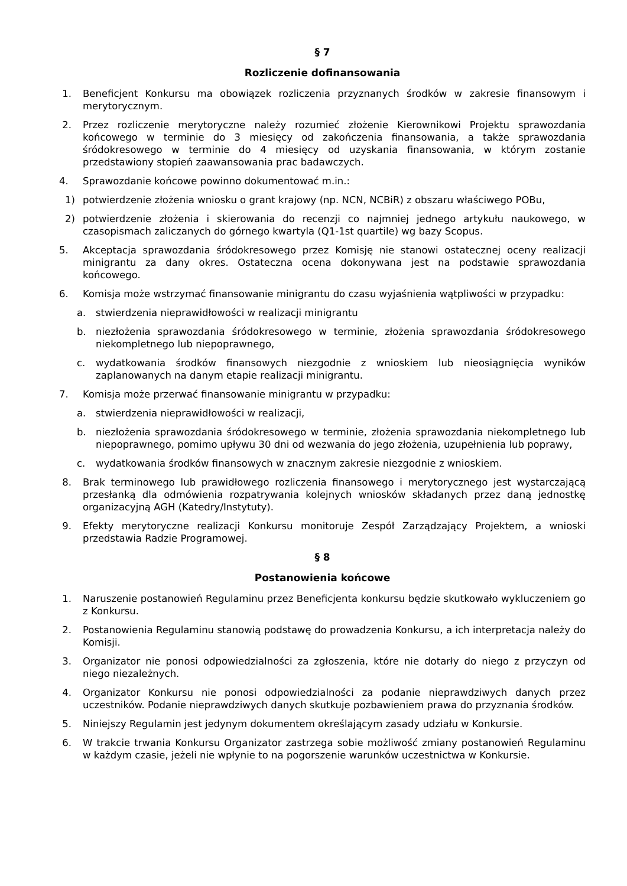§ 7
Rozliczenie dofinansowania
1. Beneficjent Konkursu ma obowiązek rozliczenia przyznanych środków w zakresie finansowym i merytorycznym.
2. Przez rozliczenie merytoryczne należy rozumieć złożenie Kierownikowi Projektu sprawozdania końcowego w terminie do 3 miesięcy od zakończenia finansowania, a także sprawozdania śródokresowego w terminie do 4 miesięcy od uzyskania finansowania, w którym zostanie przedstawiony stopień zaawansowania prac badawczych.
4. Sprawozdanie końcowe powinno dokumentować m.in.:
1) potwierdzenie złożenia wniosku o grant krajowy (np. NCN, NCBiR) z obszaru właściwego POBu,
2) potwierdzenie złożenia i skierowania do recenzji co najmniej jednego artykułu naukowego, w czasopismach zaliczanych do górnego kwartyla (Q1-1st quartile) wg bazy Scopus.
5. Akceptacja sprawozdania śródokresowego przez Komisję nie stanowi ostatecznej oceny realizacji minigrantu za dany okres. Ostateczna ocena dokonywana jest na podstawie sprawozdania końcowego.
6. Komisja może wstrzymać finansowanie minigrantu do czasu wyjaśnienia wątpliwości w przypadku:
a. stwierdzenia nieprawidłowości w realizacji minigrantu
b. niezłożenia sprawozdania śródokresowego w terminie, złożenia sprawozdania śródokresowego niekompletnego lub niepoprawnego,
c. wydatkowania środków finansowych niezgodnie z wnioskiem lub nieosiągnięcia wyników zaplanowanych na danym etapie realizacji minigrantu.
7. Komisja może przerwać finansowanie minigrantu w przypadku:
a. stwierdzenia nieprawidłowości w realizacji,
b. niezłożenia sprawozdania śródokresowego w terminie, złożenia sprawozdania niekompletnego lub niepoprawnego, pomimo upływu 30 dni od wezwania do jego złożenia, uzupełnienia lub poprawy,
c. wydatkowania środków finansowych w znacznym zakresie niezgodnie z wnioskiem.
8. Brak terminowego lub prawidłowego rozliczenia finansowego i merytorycznego jest wystarczającą przesłanką dla odmówienia rozpatrywania kolejnych wniosków składanych przez daną jednostkę organizacyjną AGH (Katedry/Instytuty).
9. Efekty merytoryczne realizacji Konkursu monitoruje Zespół Zarządzający Projektem, a wnioski przedstawia Radzie Programowej.
§ 8
Postanowienia końcowe
1. Naruszenie postanowień Regulaminu przez Beneficjenta konkursu będzie skutkowało wykluczeniem go z Konkursu.
2. Postanowienia Regulaminu stanowią podstawę do prowadzenia Konkursu, a ich interpretacja należy do Komisji.
3. Organizator nie ponosi odpowiedzialności za zgłoszenia, które nie dotarły do niego z przyczyn od niego niezależnych.
4. Organizator Konkursu nie ponosi odpowiedzialności za podanie nieprawdziwych danych przez uczestników. Podanie nieprawdziwych danych skutkuje pozbawieniem prawa do przyznania środków.
5. Niniejszy Regulamin jest jedynym dokumentem określającym zasady udziału w Konkursie.
6. W trakcie trwania Konkursu Organizator zastrzega sobie możliwość zmiany postanowień Regulaminu w każdym czasie, jeżeli nie wpłynie to na pogorszenie warunków uczestnictwa w Konkursie.